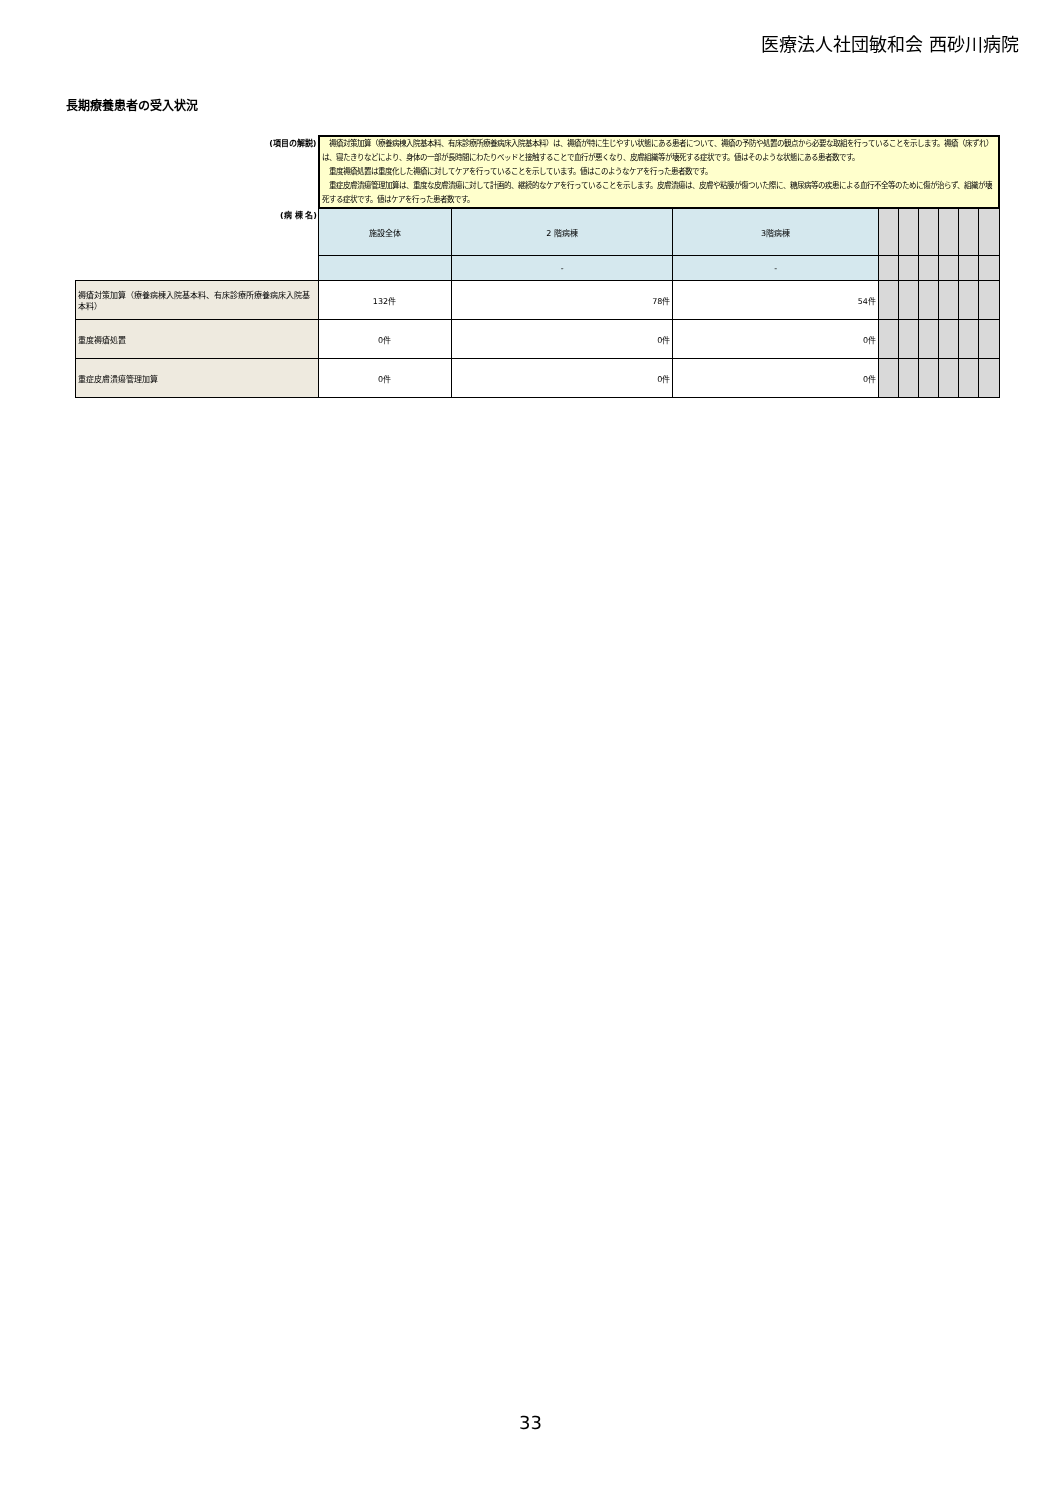医療法人社団敏和会 西砂川病院
長期療養患者の受入状況
| (項目の解説) | 褥瘡対策加算（療養病棟入院基本料、有床診療所療養病床入院基本料）は、褥瘡が特に生じやすい状態にある患者について、褥瘡の予防や処置の観点から必要な取組を行っていることを示します。褥瘡（床ずれ）は、寝たきりなどにより、身体の一部が長時間にわたりベッドと接触することで血行が悪くなり、皮膚組織等が壊死する症状です。値はそのような状態にある患者数です。 重度褥瘡処置は重度化した褥瘡に対してケアを行っていることを示しています。値はこのようなケアを行った患者数です。 重症皮膚潰瘍管理加算は、重度な皮膚潰瘍に対して計画的、継続的なケアを行っていることを示します。皮膚潰瘍は、皮膚や粘膜が傷ついた際に、糖尿病等の疾患による血行不全等のために傷が治らず、組織が壊死する症状です。値はケアを行った患者数です。 | | | | | | | | |
| (病 棟 名) | 施設全体 | 2 階病棟 | 3階病棟 | | | | | | |
| | | - | - | | | | | | |
| 褥瘡対策加算（療養病棟入院基本料、有床診療所療養病床入院基本料） | 132件 | 78件 | 54件 | | | | | | |
| 重度褥瘡処置 | 0件 | 0件 | 0件 | | | | | | |
| 重症皮膚潰瘍管理加算 | 0件 | 0件 | 0件 | | | | | | |
33